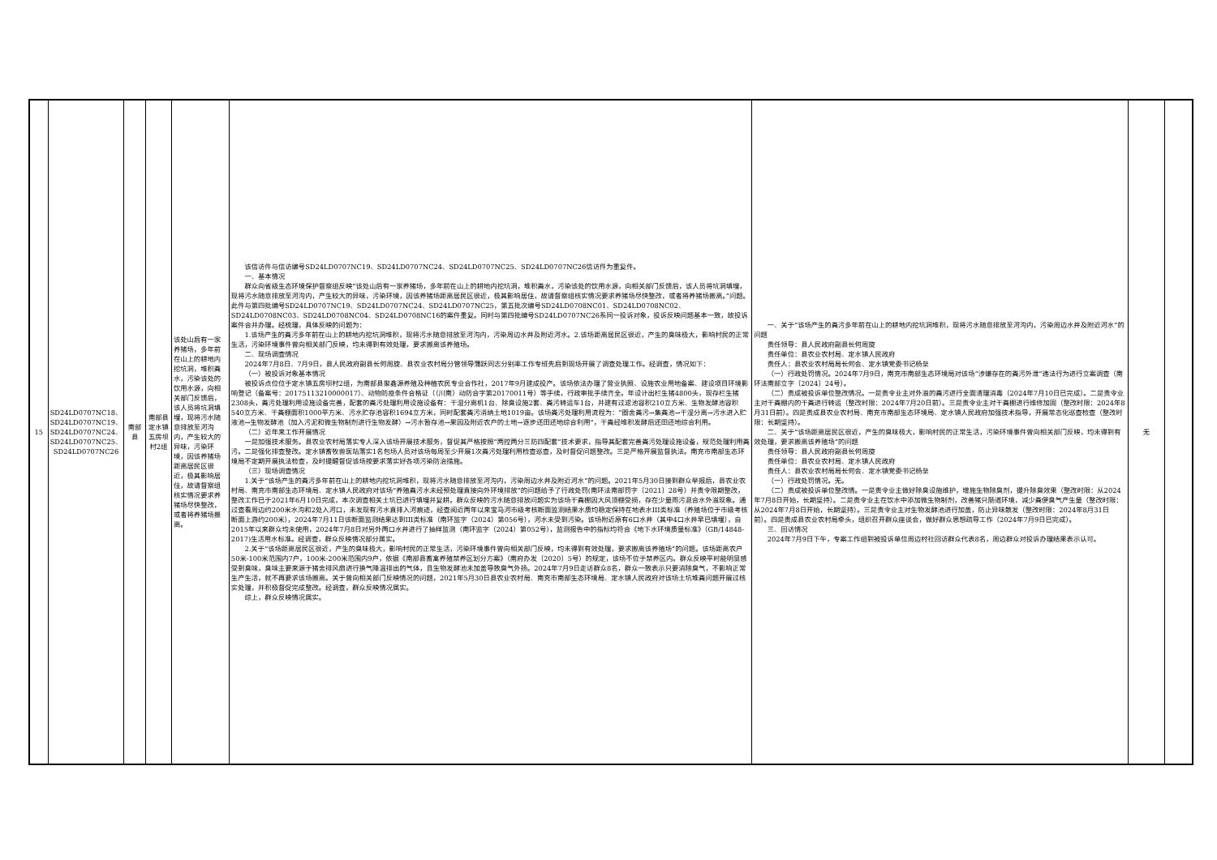| 15 | SD24LD0707NC18、SD24LD0707NC19、SD24LD0707NC24、SD24LD0707NC25、SD24LD0707NC26 | 南部县 | 南部县定水镇五房坝村2组 | 该处山后有一家养猪场，多年前在山上的耕地内挖坑洞，堆积粪水，污染该处的饮用水源，向相关部门反馈后，该人员将坑洞填埋，现将污水随意排放至河沟内，产生较大的异味，污染环境，因该养猪场距离居民区很近，极其影响居住，故请督察组核实情况要求养猪场尽快整改，或者将养猪场搬离。 | 该信访件与信访编号SD24LD0707NC19、SD24LD0707NC24、SD24LD0707NC25、SD24LD0707NC26信访件为重复件。 一、基本情况 群众向省级生态环境保护督察组反映“该处山后有一家养猪场，多年前在山上的耕地内挖坑洞，堆积粪水，污染该处的饮用水源，向相关部门反馈后，该人员将坑洞填埋，现将污水随意排放至河沟内，产生较大的异味，污染环境，因该养猪场距离居民区很近，极其影响居住，故请督察组核实情况要求养猪场尽快整改，或者将养猪场搬离。”问题。此件与第四批编号SD24LD0707NC19、SD24LD0707NC24、SD24LD0707NC25，第五批次编号SD24LD0708NC01、SD24LD0708NC02、SD24LD0708NC03、SD24LD0708NC04、SD24LD0708NC16的案件重复。同时与第四批编号SD24LD0707NC26系同一投诉对象，投诉反映问题基本一致，故投诉案件合并办理。经梳理，具体反映的问题为： 1.该场产生的粪污多年前在山上的耕地内挖坑洞堆积，现将污水随意排放至河沟内，污染周边水井及附近河水。2.该场距离居民区很近，产生的臭味极大，影响村民的正常生活，污染环境事件曾向相关部门反映，均未得到有效处理，要求搬离该养殖场。 二、现场调查情况 2024年7月8日、7月9日，县人民政府副县长何周旋、县农业农村局分管领导蒲跃同志分别率工作专班先后到现场开展了调查处理工作。经调查，情况如下： （一）被投诉对象基本情况 被投诉点位位于定水镇五房坝村2组，为南部县聚鑫源养殖及种植农民专业合作社，2017年9月建成投产。该场依法办理了营业执照、设施农业用地备案、建设项目环境影响登记（备案号：20175113210000017）、动物防疫条件合格证（（川南）动防合字第20170011号）等手续，行政审批手续齐全。年设计出栏生猪4800头，现存栏生猪2308头，粪污处理利用设施设备完善，配套的粪污处理利用设施设备有：干湿分离机1台、除臭设施2套、粪污转运车1台，并建有过滤池容积210立方米、生物发酵池容积540立方米、干粪棚面积1000平方米、污水贮存池容积1694立方米，同时配套粪污消纳土地1019亩。该场粪污处理利用流程为：“圈舍粪污→集粪池→干湿分离→污水进入贮液池→生物发酵池（加入污泥和微生物制剂进行生物发酵）→污水暂存池→果园及附近农户的土地→逐步还田还地综合利用”，干粪经堆积发酵后还田还地综合利用。 （二）近年来工作开展情况 一是加强技术服务。县农业农村局落实专人深入该场开展技术服务，督促其严格按照“两控两分三防四配套”技术要求，指导其配套完善粪污处理设施设备，规范处理利用粪污。二是强化排查整改。定水镇畜牧兽医站落实1名包场人员对该场每周至少开展1次粪污处理利用检查巡查，及时督促问题整改。三是严格开展监督执法。南充市南部生态环境局不定期开展执法检查，及时提醒督促该场按要求落实好各项污染防治措施。 （三）现场调查情况 1.关于“该场产生的粪污多年前在山上的耕地内挖坑洞堆积，现将污水随意排放至河沟内，污染周边水井及附近河水”的问题。2021年5月30日接到群众举报后，县农业农村局、南充市南部生态环境局、定水镇人民政府对该场“养殖粪污水未经预处理直接向外环境排放”的问题给予了行政处罚(南环法南部罚字〔2021〕28号）并责令限期整改，整改工作已于2021年6月10日完成，本次调查相关土坑已进行填埋并复耕。群众反映的污水随意排放问题实为该场干粪棚因大风顶棚受损，存在少量雨污混合水外溢现象。通过查看周边约200米水沟和2处入河口，未发现有污水直排入河痕迹，经查阅近两年以来宝马河市级考核断面监测结果水质均稳定保持在地表水III类标准（养殖场位于市级考核断面上游约200米），2024年7月11日该断面监测结果达到III类标准（南环监字（2024）第056号），河水未受到污染。该场附近原有6口水井（其中4口水井早已填埋），自2015年以来群众均未使用，2024年7月8日对另外两口水井进行了抽样监测（南环监字（2024）第052号），监测报告中的指标均符合《地下水环境质量标准》（GB/14848-2017)生活用水标准。经调查，群众反映情况部分属实。 2.关于“该场距离居民区很近，产生的臭味极大，影响村民的正常生活，污染环境事件曾向相关部门反映，均未得到有效处理，要求搬离该养殖场”的问题。该场距离农户50米-100米范围内7户，100米-200米范围内9户，依据《南部县畜禽养殖禁养区划分方案》（南府办发〔2020〕5号）的规定，该场不位于禁养区内。群众反映平时能明显感受到臭味，臭味主要来源于猪舍排风扇进行换气降温排出的气体，且生物发酵池未加盖导致臭气外扬。2024年7月9日走访群众8名，群众一致表示只要消除臭气，不影响正常生产生活，就不再要求该场搬离。关于曾向相关部门反映情况的问题，2021年5月30日县农业农村局、南充市南部生态环境局、定水镇人民政府对该场土坑堆粪问题开展过核实处理，并积极督促完成整改。经调查，群众反映情况属实。 综上，群众反映情况属实。 | 一、关于“该场产生的粪污多年前在山上的耕地内挖坑洞堆积，现将污水随意排放至河沟内，污染周边水井及附近河水”的问题 责任领导：县人民政府副县长何周旋 责任单位：县农业农村局、定水镇人民政府 责任人：县农业农村局局长何会、定水镇党委书记杨垒 （一）行政处罚情况。2024年7月9日，南充市南部生态环境局对该场“涉嫌存在的粪污外泄”违法行为进行立案调查（南环法南部立字〔2024〕24号）。 （二）责成被投诉单位整改情况。一是责令业主对外溢的粪污进行全面清理消毒（2024年7月10日已完成）。二是责令业主对干粪棚内的干粪进行转运（整改时限：2024年7月20日前）。三是责令业主对干粪棚进行维修加固（整改时限：2024年8月31日前）。四是责成县农业农村局、南充市南部生态环境局、定水镇人民政府加强技术指导，开展常态化巡查检查（整改时限：长期坚持）。 二、关于“该场距离居民区很近，产生的臭味极大，影响村民的正常生活，污染环境事件曾向相关部门反映，均未得到有效处理，要求搬离该养殖场”的问题 责任领导：县人民政府副县长何周旋 责任单位：县农业农村局、定水镇人民政府 责任人：县农业农村局局长何会、定水镇党委书记杨垒 （一）行政处罚情况。无。 （二）责成被投诉单位整改情。一是责令业主做好除臭设施维护，增施生物除臭剂，提升除臭效果（整改时限：从2024年7月8日开始，长期坚持）。二是责令业主在饮水中添加微生物制剂，改善猪只肠道环境，减少粪便臭气产生量（整改时限：从2024年7月8日开始，长期坚持）。三是责令业主对生物发酵池进行加盖，防止异味散发（整改时限：2024年8月31日前）。四是责成县农业农村局牵头，组织召开群众座谈会，做好群众思想疏导工作（2024年7月9日已完成）。 三、回访情况 2024年7月9日下午，专案工作组到被投诉单位周边村社回访群众代表8名，周边群众对投诉办理结果表示认可。 | 无 | |